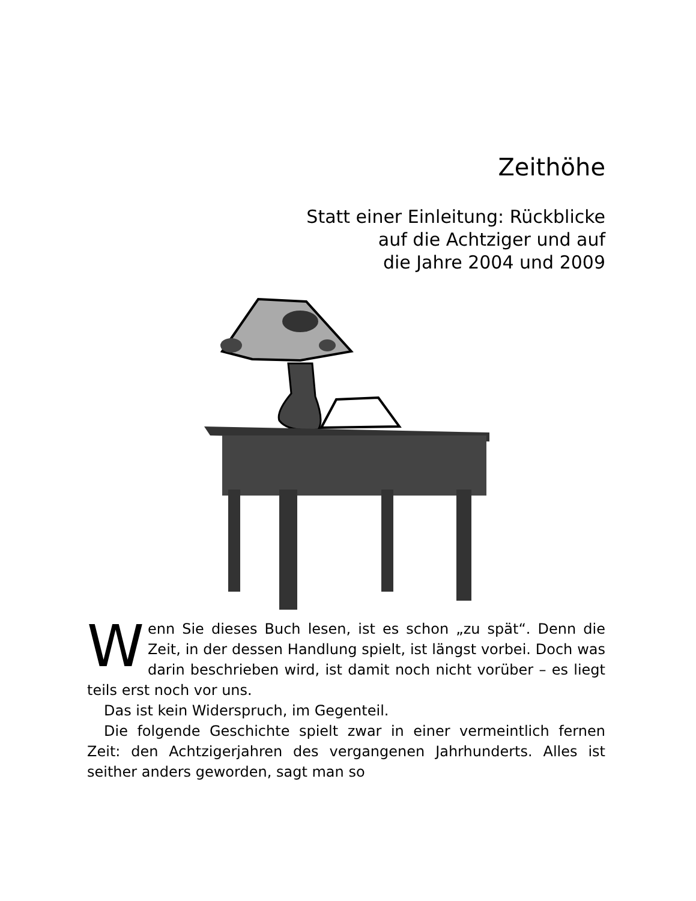Zeithöhe
Statt einer Einleitung: Rückblicke
auf die Achtziger und auf
die Jahre 2004 und 2009
Wenn Sie dieses Buch lesen, ist es schon „zu spät“. Denn die Zeit, in der dessen Handlung spielt, ist längst vorbei. Doch was darin beschrieben wird, ist damit noch nicht vorüber – es liegt teils erst noch vor uns.
Das ist kein Widerspruch, im Gegenteil.
Die folgende Geschichte spielt zwar in einer vermeintlich fernen Zeit: den Achtzigerjahren des vergangenen Jahrhunderts. Alles ist seither anders geworden, sagt man so